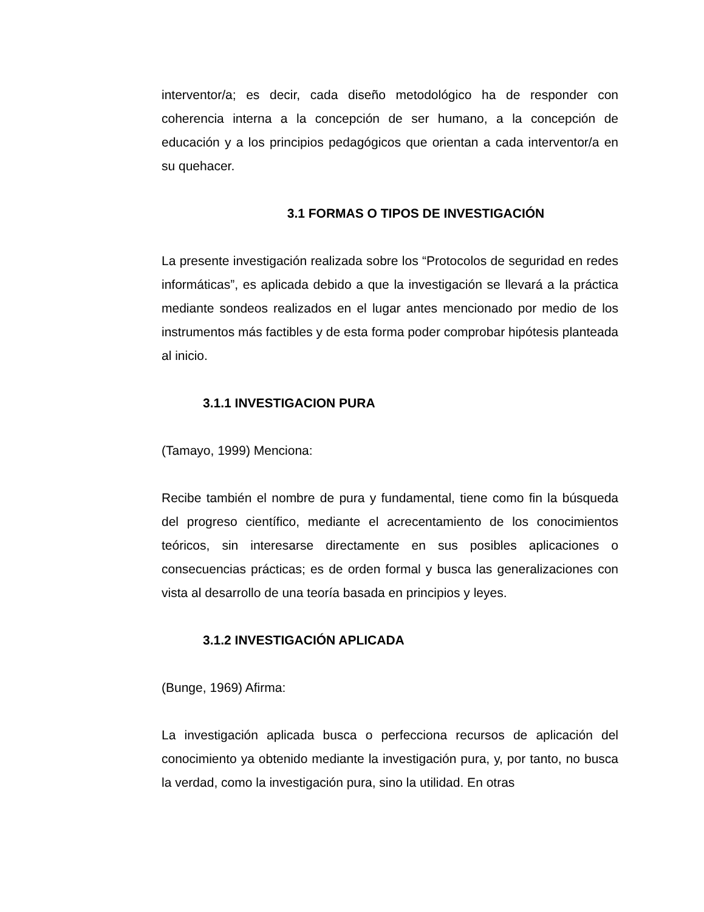interventor/a; es decir, cada diseño metodológico ha de responder con coherencia interna a la concepción de ser humano, a la concepción de educación y a los principios pedagógicos que orientan a cada interventor/a en su quehacer.
3.1 FORMAS O TIPOS DE INVESTIGACIÓN
La presente investigación realizada sobre los “Protocolos de seguridad en redes informáticas”, es aplicada debido a que la investigación se llevará a la práctica mediante sondeos realizados en el lugar antes mencionado por medio de los instrumentos más factibles y de esta forma poder comprobar hipótesis planteada al inicio.
3.1.1 INVESTIGACION PURA
(Tamayo, 1999) Menciona:
Recibe también el nombre de pura y fundamental, tiene como fin la búsqueda del progreso científico, mediante el acrecentamiento de los conocimientos teóricos, sin interesarse directamente en sus posibles aplicaciones o consecuencias prácticas; es de orden formal y busca las generalizaciones con vista al desarrollo de una teoría basada en principios y leyes.
3.1.2 INVESTIGACIÓN APLICADA
(Bunge, 1969) Afirma:
La investigación aplicada busca o perfecciona recursos de aplicación del conocimiento ya obtenido mediante la investigación pura, y, por tanto, no busca la verdad, como la investigación pura, sino la utilidad. En otras